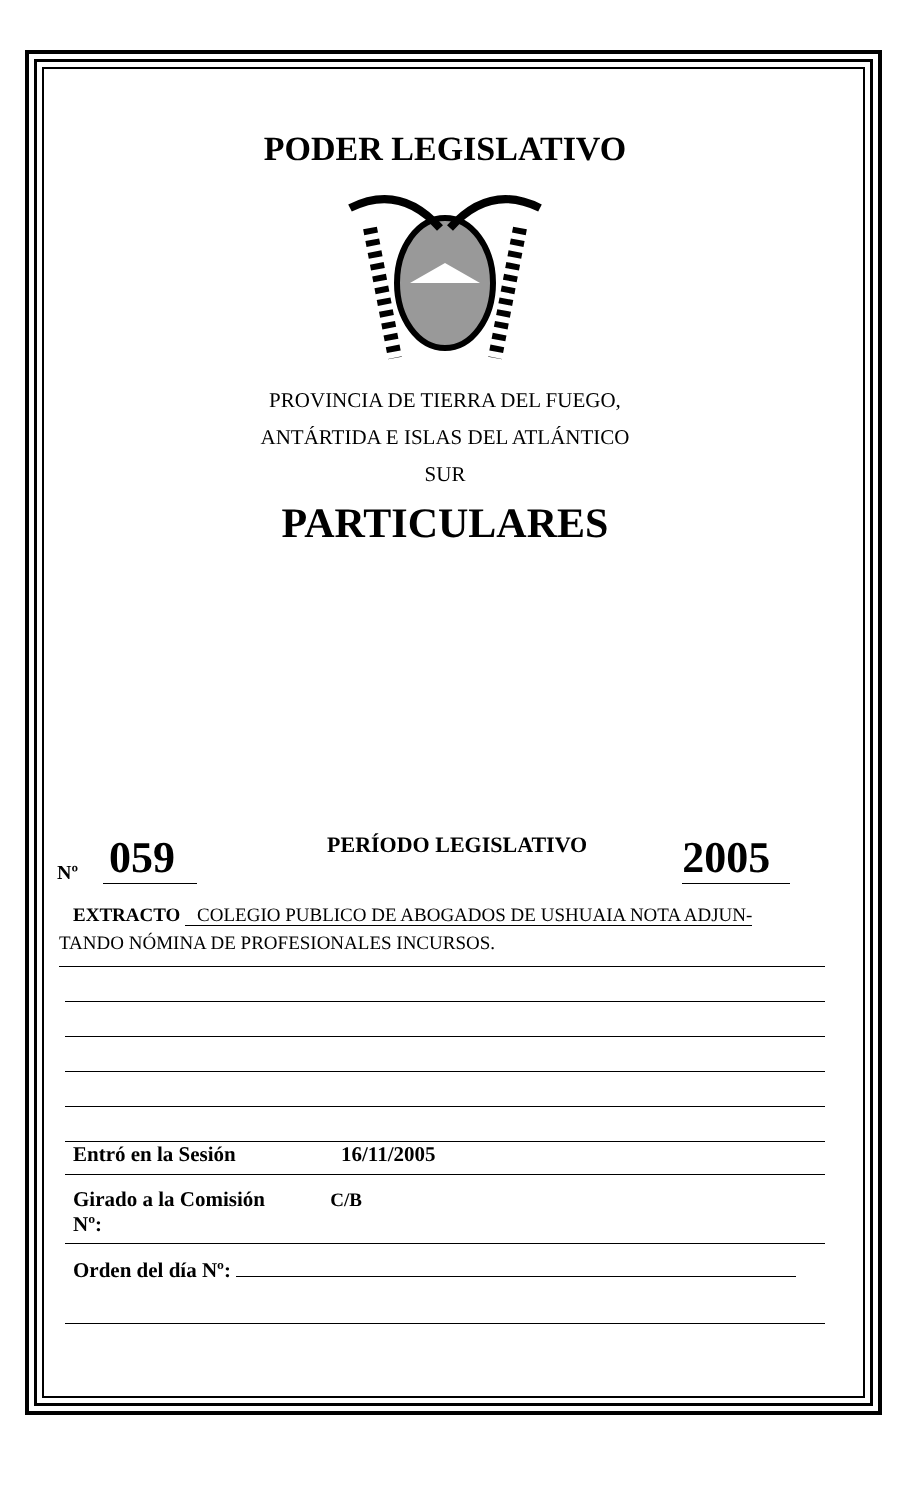PODER LEGISLATIVO
PROVINCIA DE TIERRA DEL FUEGO,
ANTÁRTIDA E ISLAS DEL ATLÁNTICO
SUR
PARTICULARES
Nº 059 PERÍODO LEGISLATIVO 2005
EXTRACTO COLEGIO PUBLICO DE ABOGADOS DE USHUAIA NOTA ADJUN-
TANDO NÓMINA DE PROFESIONALES INCURSOS.
Entró en la Sesión 16/11/2005
Girado a la Comisión C/B
Nº:
Orden del día Nº: